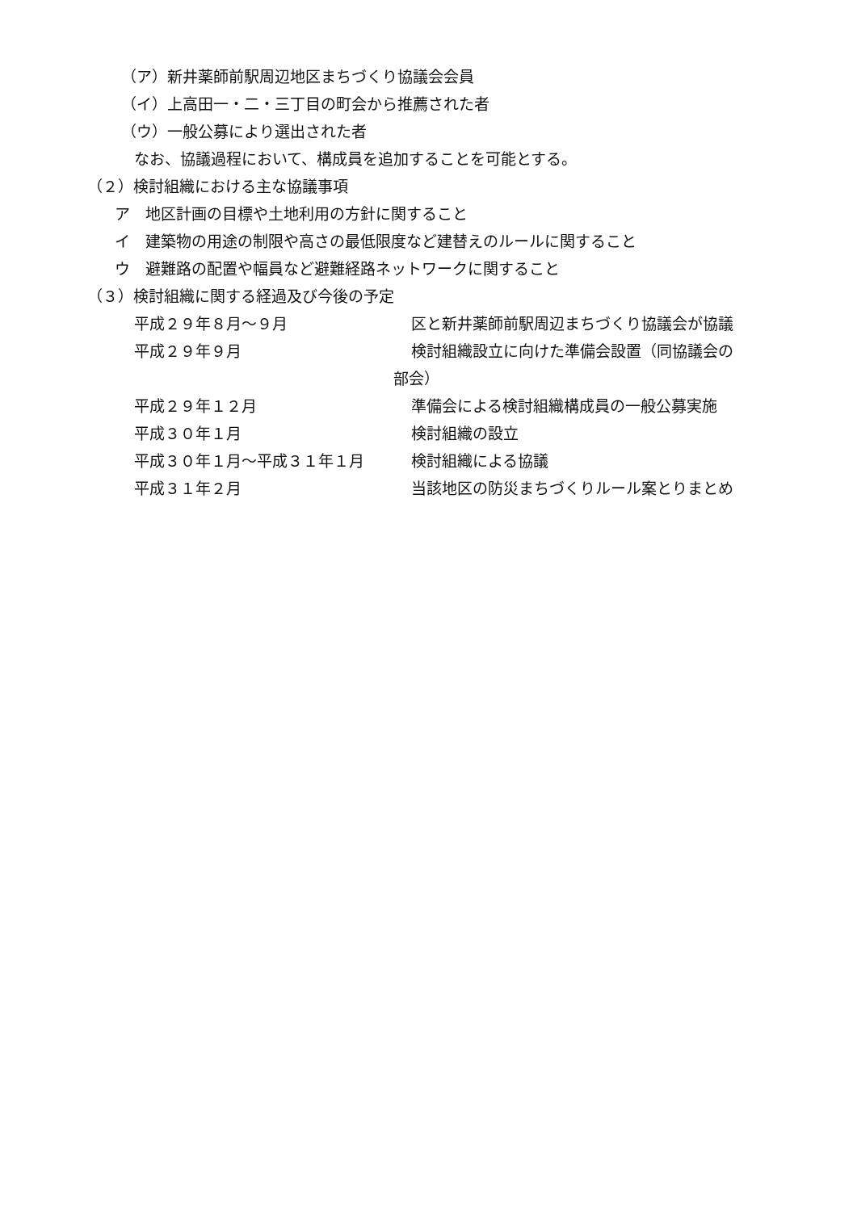（ア）新井薬師前駅周辺地区まちづくり協議会会員
（イ）上高田一・二・三丁目の町会から推薦された者
（ウ）一般公募により選出された者
なお、協議過程において、構成員を追加することを可能とする。
（２）検討組織における主な協議事項
ア　地区計画の目標や土地利用の方針に関すること
イ　建築物の用途の制限や高さの最低限度など建替えのルールに関すること
ウ　避難路の配置や幅員など避難経路ネットワークに関すること
（３）検討組織に関する経過及び今後の予定
平成２９年８月～９月 区と新井薬師前駅周辺まちづくり協議会が協議
平成２９年９月 検討組織設立に向けた準備会設置（同協議会の
部会）
平成２９年１２月 準備会による検討組織構成員の一般公募実施
平成３０年１月 検討組織の設立
平成３０年１月～平成３１年１月 検討組織による協議
平成３１年２月 当該地区の防災まちづくりルール案とりまとめ